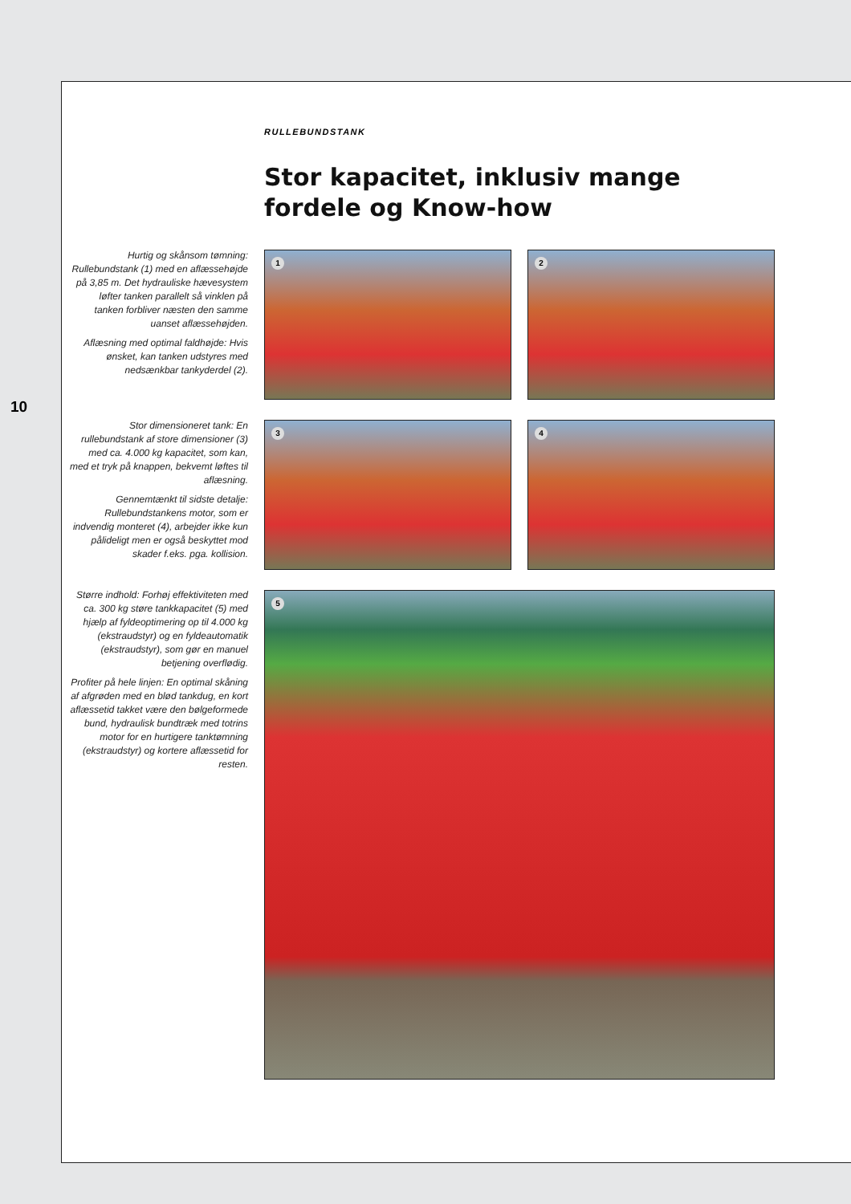10
RULLEBUNDSTANK
Stor kapacitet, inklusiv mange
fordele og Know-how
Hurtig og skånsom tømning: Rullebundstank (1) med en aflæssehøjde på 3,85 m. Det hydrauliske hævesystem løfter tanken parallelt så vinklen på tanken forbliver næsten den samme uanset aflæssehøjden.
Aflæsning med optimal faldhøjde: Hvis ønsket, kan tanken udstyres med nedsænkbar tankyderdel (2).
Stor dimensioneret tank: En rullebundstank af store dimensioner (3) med ca. 4.000 kg kapacitet, som kan, med et tryk på knappen, bekvemt løftes til aflæsning.
Gennemtænkt til sidste detalje: Rullebundstankens motor, som er indvendig monteret (4), arbejder ikke kun pålideligt men er også beskyttet mod skader f.eks. pga. kollision.
Større indhold: Forhøj effektiviteten med ca. 300 kg støre tankkapacitet (5) med hjælp af fyldeoptimering op til 4.000 kg (ekstraudstyr) og en fyldeautomatik (ekstraudstyr), som gør en manuel betjening overflødig.
Profiter på hele linjen: En optimal skåning af afgrøden med en blød tankdug, en kort aflæssetid takket være den bølgeformede bund, hydraulisk bundtræk med totrins motor for en hurtigere tanktømning (ekstraudstyr) og kortere aflæssetid for resten.
1 2
3 4
5